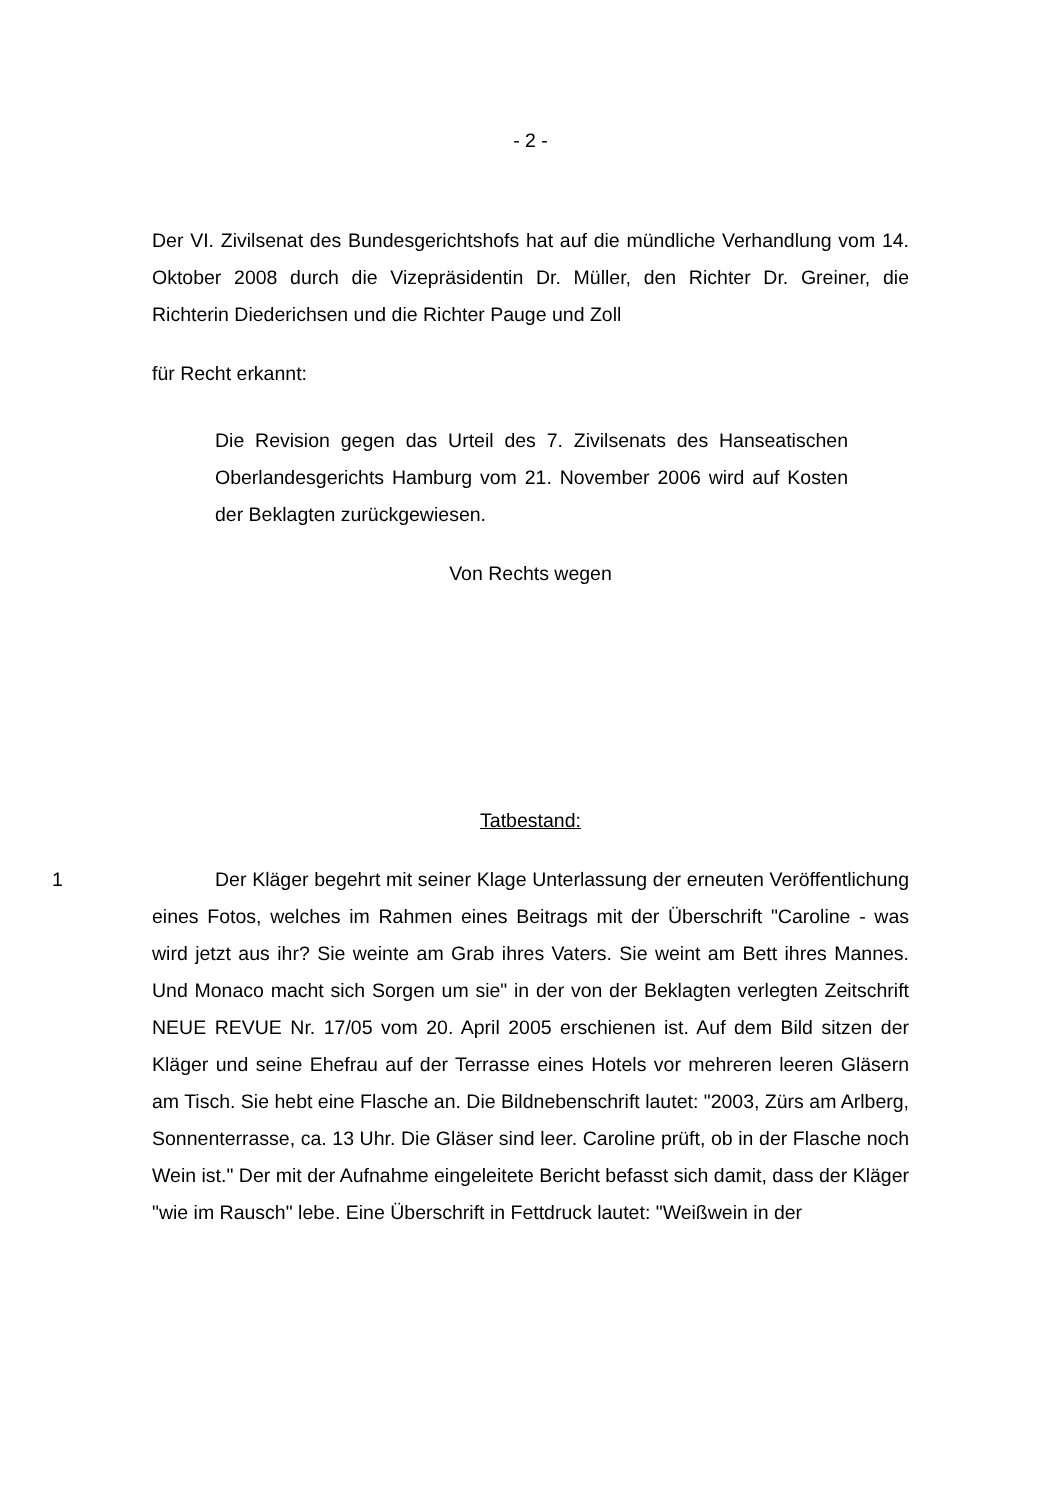- 2 -
Der VI. Zivilsenat des Bundesgerichtshofs hat auf die mündliche Verhandlung vom 14. Oktober 2008 durch die Vizepräsidentin Dr. Müller, den Richter Dr. Greiner, die Richterin Diederichsen und die Richter Pauge und Zoll
für Recht erkannt:
Die Revision gegen das Urteil des 7. Zivilsenats des Hanseatischen Oberlandesgerichts Hamburg vom 21. November 2006 wird auf Kosten der Beklagten zurückgewiesen.
Von Rechts wegen
Tatbestand:
1 Der Kläger begehrt mit seiner Klage Unterlassung der erneuten Veröffentlichung eines Fotos, welches im Rahmen eines Beitrags mit der Überschrift "Caroline - was wird jetzt aus ihr? Sie weinte am Grab ihres Vaters. Sie weint am Bett ihres Mannes. Und Monaco macht sich Sorgen um sie" in der von der Beklagten verlegten Zeitschrift NEUE REVUE Nr. 17/05 vom 20. April 2005 erschienen ist. Auf dem Bild sitzen der Kläger und seine Ehefrau auf der Terrasse eines Hotels vor mehreren leeren Gläsern am Tisch. Sie hebt eine Flasche an. Die Bildnebenschrift lautet: "2003, Zürs am Arlberg, Sonnenterrasse, ca. 13 Uhr. Die Gläser sind leer. Caroline prüft, ob in der Flasche noch Wein ist." Der mit der Aufnahme eingeleitete Bericht befasst sich damit, dass der Kläger "wie im Rausch" lebe. Eine Überschrift in Fettdruck lautet: "Weißwein in der